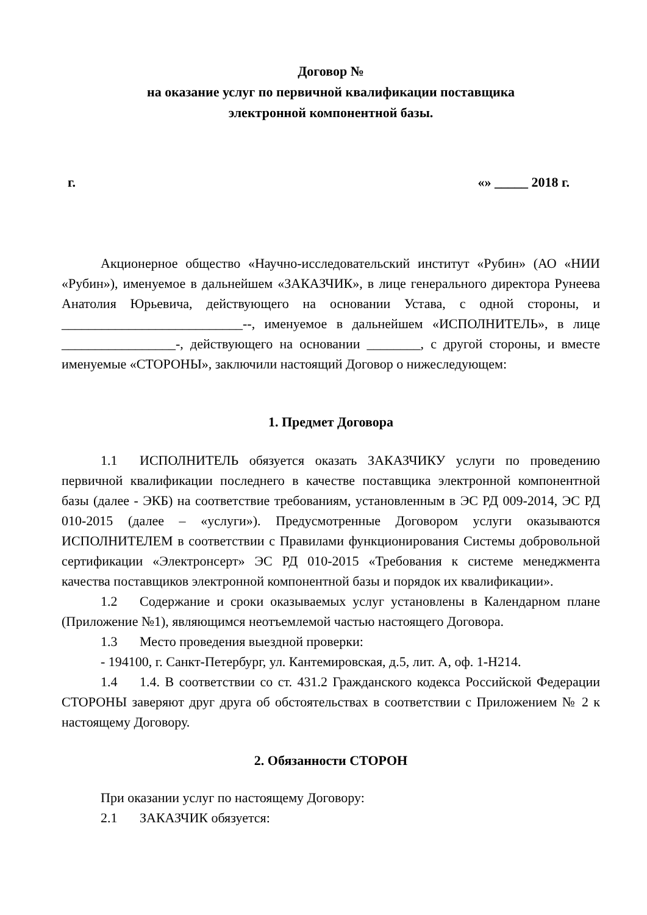Договор №
на оказание услуг по первичной квалификации поставщика
электронной компонентной базы.
г. «» _____ 2018 г.
Акционерное общество «Научно-исследовательский институт «Рубин» (АО «НИИ «Рубин»), именуемое в дальнейшем «ЗАКАЗЧИК», в лице генерального директора Рунеева Анатолия Юрьевича, действующего на основании Устава, с одной стороны, и ___________________________--, именуемое в дальнейшем «ИСПОЛНИТЕЛЬ», в лице _________________-, действующего на основании ________, с другой стороны, и вместе именуемые «СТОРОНЫ», заключили настоящий Договор о нижеследующем:
1. Предмет Договора
1.1 ИСПОЛНИТЕЛЬ обязуется оказать ЗАКАЗЧИКУ услуги по проведению первичной квалификации последнего в качестве поставщика электронной компонентной базы (далее - ЭКБ) на соответствие требованиям, установленным в ЭС РД 009-2014, ЭС РД 010-2015 (далее – «услуги»). Предусмотренные Договором услуги оказываются ИСПОЛНИТЕЛЕМ в соответствии с Правилами функционирования Системы добровольной сертификации «Электронсерт» ЭС РД 010-2015 «Требования к системе менеджмента качества поставщиков электронной компонентной базы и порядок их квалификации».
1.2 Содержание и сроки оказываемых услуг установлены в Календарном плане (Приложение №1), являющимся неотъемлемой частью настоящего Договора.
1.3 Место проведения выездной проверки:
- 194100, г. Санкт-Петербург, ул. Кантемировская, д.5, лит. А, оф. 1-Н214.
1.4 1.4. В соответствии со ст. 431.2 Гражданского кодекса Российской Федерации СТОРОНЫ заверяют друг друга об обстоятельствах в соответствии с Приложением № 2 к настоящему Договору.
2. Обязанности СТОРОН
При оказании услуг по настоящему Договору:
2.1 ЗАКАЗЧИК обязуется: